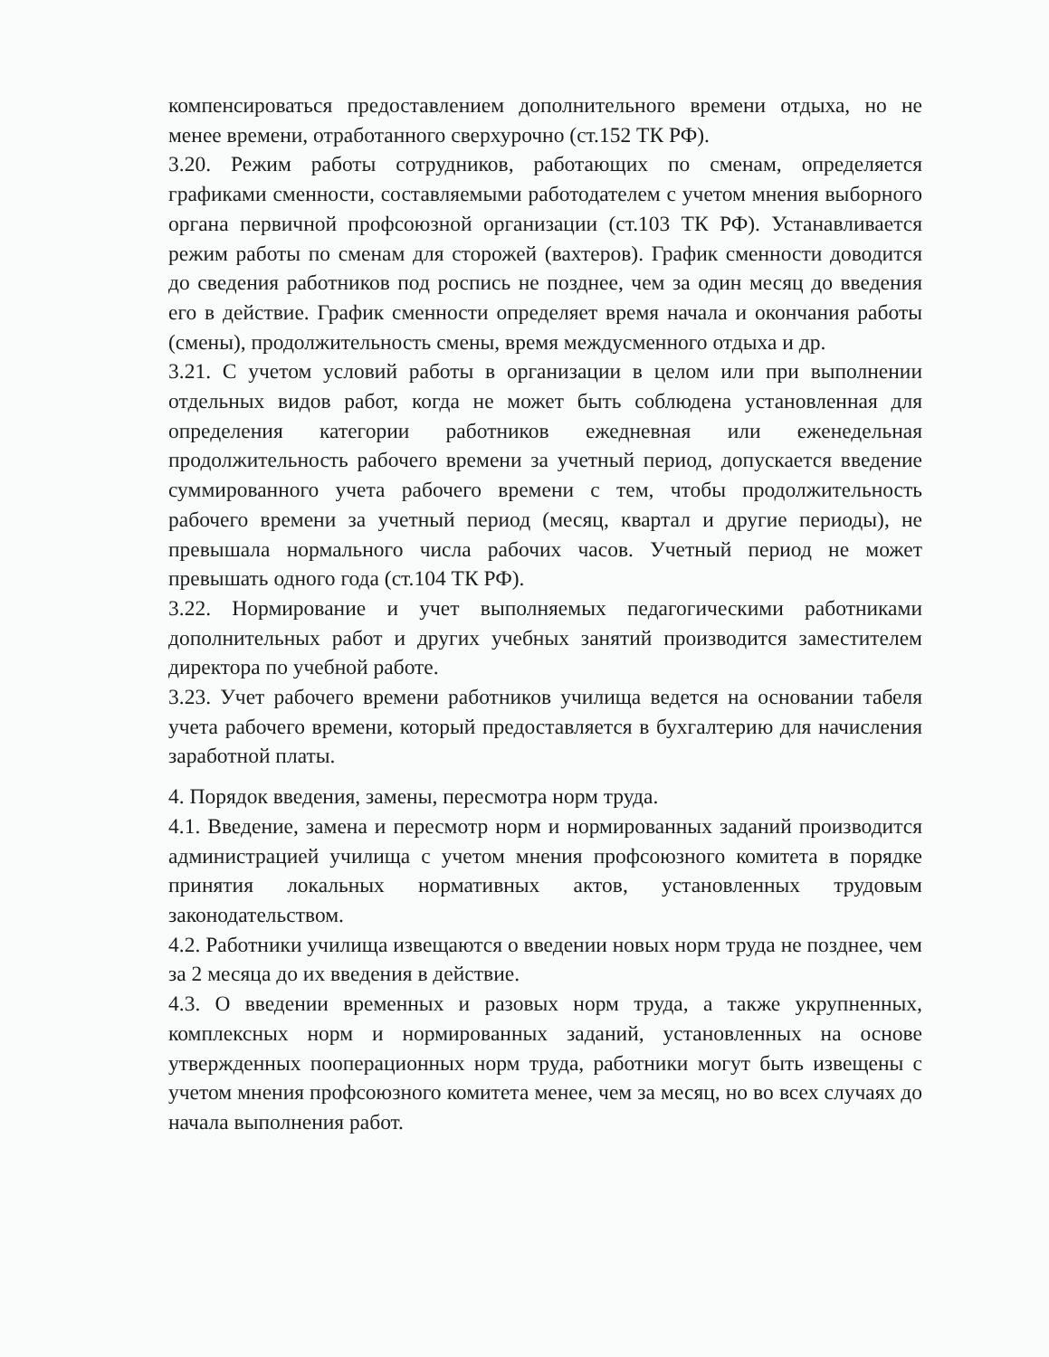компенсироваться предоставлением дополнительного времени отдыха, но не менее времени, отработанного сверхурочно (ст.152 ТК РФ).
3.20. Режим работы сотрудников, работающих по сменам, определяется графиками сменности, составляемыми работодателем с учетом мнения выборного органа первичной профсоюзной организации (ст.103 ТК РФ). Устанавливается режим работы по сменам для сторожей (вахтеров). График сменности доводится до сведения работников под роспись не позднее, чем за один месяц до введения его в действие. График сменности определяет время начала и окончания работы (смены), продолжительность смены, время междусменного отдыха и др.
3.21. С учетом условий работы в организации в целом или при выполнении отдельных видов работ, когда не может быть соблюдена установленная для определения категории работников ежедневная или еженедельная продолжительность рабочего времени за учетный период, допускается введение суммированного учета рабочего времени с тем, чтобы продолжительность рабочего времени за учетный период (месяц, квартал и другие периоды), не превышала нормального числа рабочих часов. Учетный период не может превышать одного года (ст.104 ТК РФ).
3.22. Нормирование и учет выполняемых педагогическими работниками дополнительных работ и других учебных занятий производится заместителем директора по учебной работе.
3.23. Учет рабочего времени работников училища ведется на основании табеля учета рабочего времени, который предоставляется в бухгалтерию для начисления заработной платы.
4. Порядок введения, замены, пересмотра норм труда.
4.1. Введение, замена и пересмотр норм и нормированных заданий производится администрацией училища с учетом мнения профсоюзного комитета в порядке принятия локальных нормативных актов, установленных трудовым законодательством.
4.2. Работники училища извещаются о введении новых норм труда не позднее, чем за 2 месяца до их введения в действие.
4.3. О введении временных и разовых норм труда, а также укрупненных, комплексных норм и нормированных заданий, установленных на основе утвержденных пооперационных норм труда, работники могут быть извещены с учетом мнения профсоюзного комитета менее, чем за месяц, но во всех случаях до начала выполнения работ.